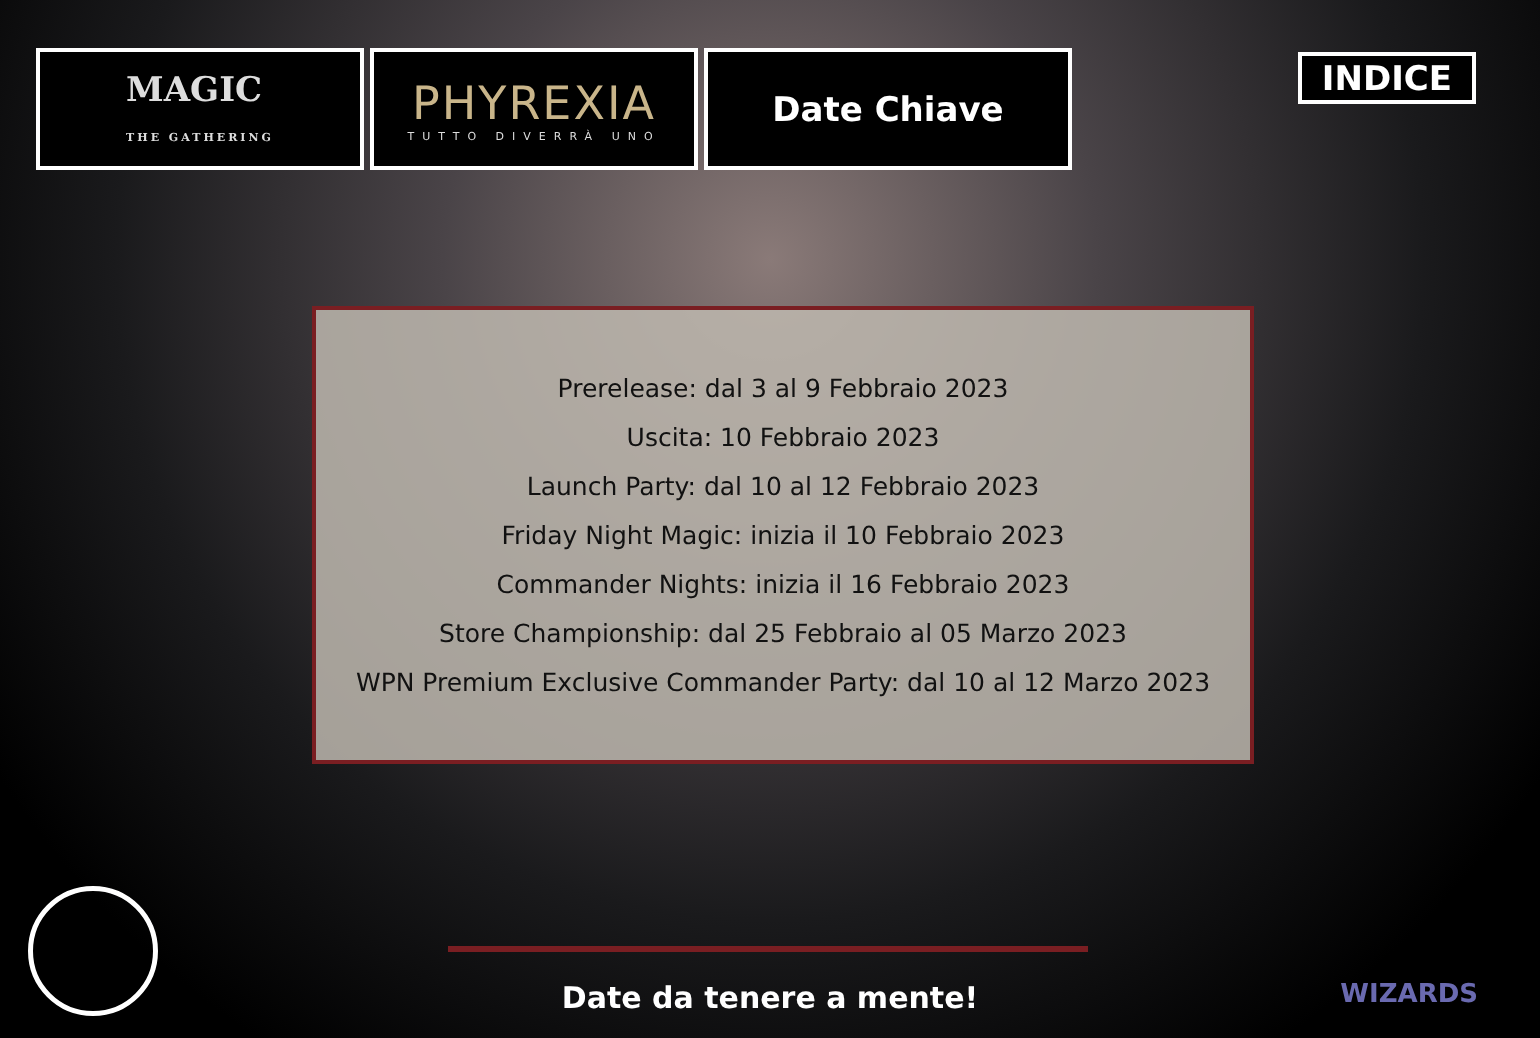MAGIC
THE GATHERING
PHYREXIA
TUTTO DIVERRÀ UNO
Date Chiave
INDICE
Prerelease: dal 3 al 9 Febbraio 2023
Uscita: 10 Febbraio 2023
Launch Party: dal 10 al 12 Febbraio 2023
Friday Night Magic: inizia il 10 Febbraio 2023
Commander Nights: inizia il 16 Febbraio 2023
Store Championship: dal 25 Febbraio al 05 Marzo 2023
WPN Premium Exclusive Commander Party: dal 10 al 12 Marzo 2023
Date da tenere a mente! WIZARDS